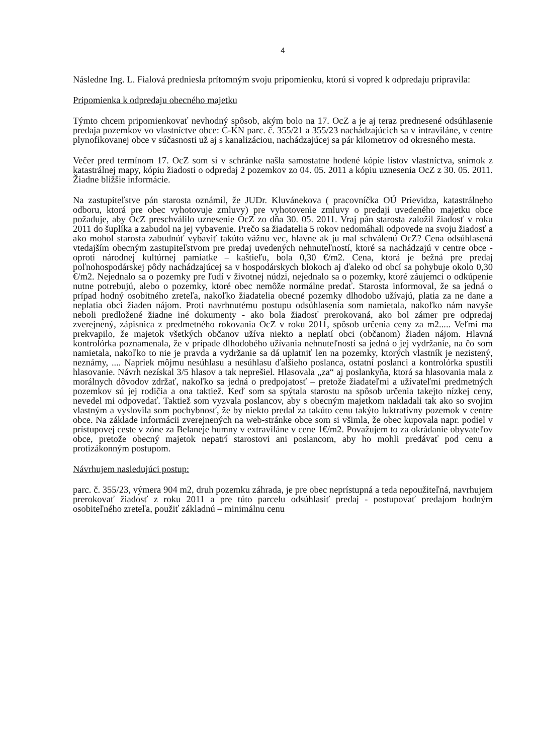4
Následne Ing. L. Fialová predniesla prítomným svoju pripomienku, ktorú si vopred k odpredaju pripravila:
Pripomienka k odpredaju obecného majetku
Týmto chcem pripomienkovať nevhodný spôsob, akým bolo na 17. OcZ a je aj teraz prednesené odsúhlasenie predaja pozemkov vo vlastníctve obce: C-KN parc. č. 355/21 a 355/23 nachádzajúcich sa v intraviláne, v centre plynofikovanej obce v súčasnosti už aj s kanalizáciou, nachádzajúcej sa pár kilometrov od okresného mesta.
Večer pred termínom 17. OcZ som si v schránke našla samostatne hodené kópie listov vlastníctva, snímok z katastrálnej mapy, kópiu žiadosti o odpredaj 2 pozemkov zo 04. 05. 2011 a kópiu uznesenia OcZ z 30. 05. 2011. Žiadne bližšie informácie.
Na zastupiteľstve pán starosta oznámil, že JUDr. Kluvánekovа ( pracovníčka OÚ Prievidza, katastrálneho odboru, ktorá pre obec vyhotovuje zmluvy) pre vyhotovenie zmluvy o predaji uvedeného majetku obce požaduje, aby OcZ preschválilo uznesenie OcZ zo dňa 30. 05. 2011. Vraj pán starosta založil žiadosť v roku 2011 do šuplíka a zabudol na jej vybavenie. Prečo sa žiadatelia 5 rokov nedomáhali odpovede na svoju žiadosť a ako mohol starosta zabudnúť vybaviť takúto vážnu vec, hlavne ak ju mal schválenú OcZ? Cena odsúhlasená vtedajším obecným zastupiteľstvom pre predaj uvedených nehnuteľností, ktoré sa nachádzajú v centre obce - oproti národnej kultúrnej pamiatke – kaštieľu, bola 0,30 €/m2. Cena, ktorá je bežná pre predaj poľnohospodárskej pôdy nachádzajúcej sa v hospodárskych blokoch aj ďaleko od obcí sa pohybuje okolo 0,30 €/m2. Nejednalo sa o pozemky pre ľudí v životnej núdzi, nejednalo sa o pozemky, ktoré záujemci o odkúpenie nutne potrebujú, alebo o pozemky, ktoré obec nemôže normálne predať. Starosta informoval, že sa jedná o prípad hodný osobitného zreteľa, nakoľko žiadatelia obecné pozemky dlhodobo užívajú, platia za ne dane a neplatia obci žiaden nájom. Proti navrhnutému postupu odsúhlasenia som namietala, nakoľko nám navyše neboli predložené žiadne iné dokumenty - ako bola žiadosť prerokovaná, ako bol zámer pre odpredaj zverejnený, zápisnica z predmetného rokovania OcZ v roku 2011, spôsob určenia ceny za m2..... Veľmi ma prekvapilo, že majetok všetkých občanov užíva niekto a neplatí obci (občanom) žiaden nájom. Hlavná kontrolórka poznamenala, že v prípade dlhodobého užívania nehnuteľností sa jedná o jej vydržanie, na čo som namietala, nakoľko to nie je pravda a vydržanie sa dá uplatniť len na pozemky, ktorých vlastník je nezistený, neznámy, .... Napriek môjmu nesúhlasu a nesúhlasu ďalšieho poslanca, ostatní poslanci a kontrolórka spustili hlasovanie. Návrh nezískal 3/5 hlasov a tak neprešiel. Hlasovala „za“ aj poslankyňa, ktorá sa hlasovania mala z morálnych dôvodov zdržať, nakoľko sa jedná o predpojatosť – pretože žiadateľmi a užívateľmi predmetných pozemkov sú jej rodičia a ona taktiež. Keď som sa spýtala starostu na spôsob určenia takejto nízkej ceny, nevedel mi odpovedať. Taktiež som vyzvala poslancov, aby s obecným majetkom nakladali tak ako so svojim vlastným a vyslovila som pochybnosť, že by niekto predal za takúto cenu takýto luktratívny pozemok v centre obce. Na základe informácii zverejnených na web-stránke obce som si všimla, že obec kupovala napr. podiel v prístupovej ceste v zóne za Belaneje humny v extraviláne v cene 1€/m2. Považujem to za okrádanie obyvateľov obce, pretože obecný majetok nepatrí starostovi ani poslancom, aby ho mohli predávať pod cenu a protizákonným postupom.
Návrhujem nasledujúci postup:
parc. č. 355/23, výmera 904 m2, druh pozemku záhrada, je pre obec neprístupná a teda nepoužiteľná, navrhujem prerokovať žiadosť z roku 2011 a pre túto parcelu odsúhlasiť predaj - postupovať predajom hodným osobiteľného zreteľa, použiť základnú – minimálnu cenu